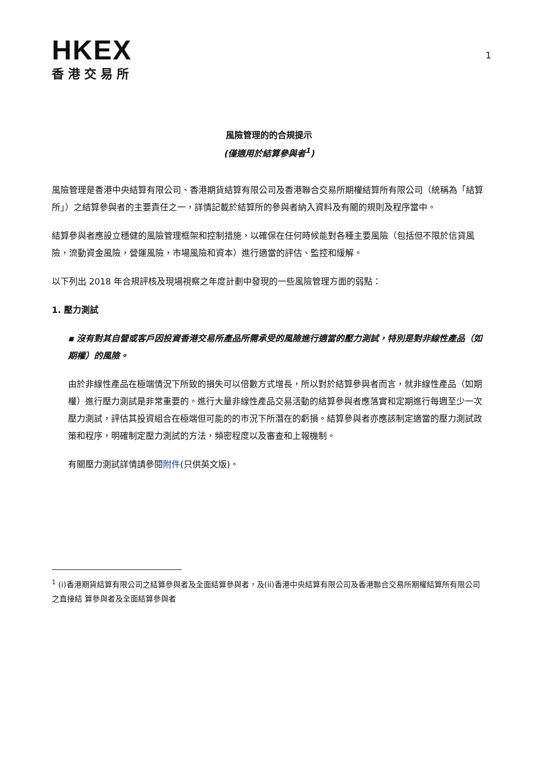HKEX
香港交易所
1
風險管理的的合規提示
(僅適用於結算參與者<sup>1</sup>)
風險管理是香港中央結算有限公司、香港期貨結算有限公司及香港聯合交易所期權結算所有限公司（統稱為「結算所」）之結算參與者的主要責任之一，詳情記載於結算所的參與者納入資料及有關的規則及程序當中。
結算參與者應設立穩健的風險管理框架和控制措施，以確保在任何時候能對各種主要風險（包括但不限於信貸風險，流動資金風險，營運風險，市場風險和資本）進行適當的評估、監控和緩解。
以下列出 2018 年合規評核及現場視察之年度計劃中發現的一些風險管理方面的弱點：
1. 壓力測試
▪ 沒有對其自營或客戶因投資香港交易所產品所需承受的風險進行適當的壓力測試，特別是對非線性產品（如期權）的風險。
由於非線性產品在極端情況下所致的損失可以倍數方式增長，所以對於結算參與者而言，就非線性產品（如期權）進行壓力測試是非常重要的。進行大量非線性產品交易活動的結算參與者應落實和定期進行每週至少一次壓力測試，評估其投資組合在極端但可能的的市況下所潛在的虧損。結算參與者亦應該制定適當的壓力測試政策和程序，明確制定壓力測試的方法，頻密程度以及審查和上報機制。
有關壓力測試詳情請參閱附件(只供英文版)。
<sup>1</sup> (i)香港期貨結算有限公司之結算參與者及全面結算參與者，及(ii)香港中央結算有限公司及香港聯合交易所期權結算所有限公司之直接結 算參與者及全面結算參與者